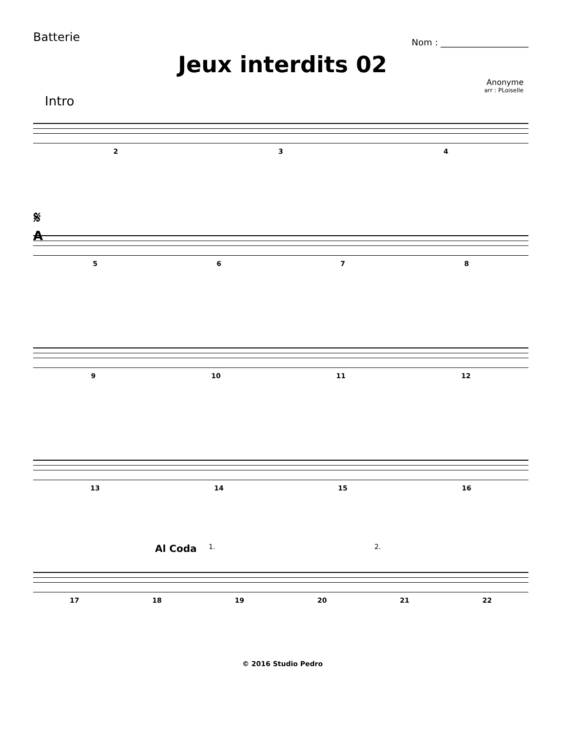Batterie
Nom : ____________________
Jeux interdits 02
Anonyme
arr : PLoiselle
Intro
234
𝄋
A
5678
9 10 11 12
13 14 15 16
Al Coda 1. 2.
17 18 19 20 21 22
© 2016 Studio Pedro